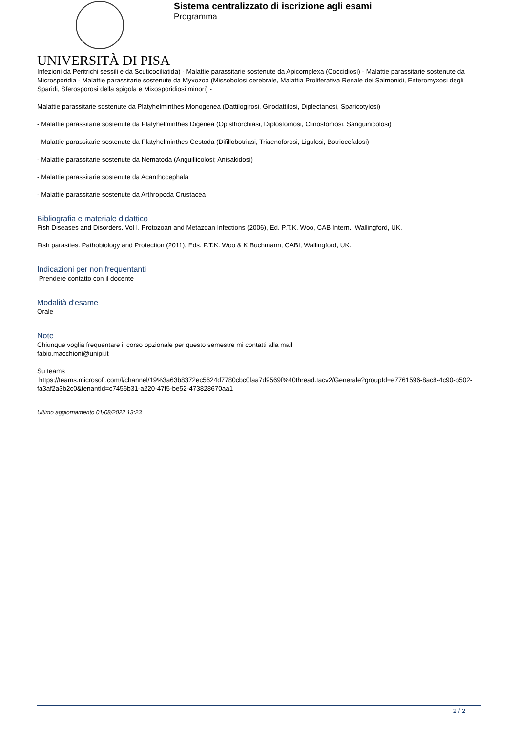Sistema centralizzato di iscrizione agli esami
Programma
UNIVERSITÀ DI PISA
Infezioni da Peritrichi sessili e da Scuticociliatida) - Malattie parassitarie sostenute da Apicomplexa (Coccidiosi) - Malattie parassitarie sostenute da Microsporidia - Malattie parassitarie sostenute da Myxozoa (Missobolosi cerebrale, Malattia Proliferativa Renale dei Salmonidi, Enteromyxosi degli Sparidi, Sferosporosi della spigola e Mixosporidiosi minori) -
Malattie parassitarie sostenute da Platyhelminthes Monogenea (Dattilogirosi, Girodattilosi, Diplectanosi, Sparicotylosi)
- Malattie parassitarie sostenute da Platyhelminthes Digenea (Opisthorchiasi, Diplostomosi, Clinostomosi, Sanguinicolosi)
- Malattie parassitarie sostenute da Platyhelminthes Cestoda (Difillobotriasi, Triaenoforosi, Ligulosi, Botriocefalosi) -
- Malattie parassitarie sostenute da Nematoda (Anguillicolosi; Anisakidosi)
- Malattie parassitarie sostenute da Acanthocephala
- Malattie parassitarie sostenute da Arthropoda Crustacea
Bibliografia e materiale didattico
Fish Diseases and Disorders. Vol I. Protozoan and Metazoan Infections (2006), Ed. P.T.K. Woo, CAB Intern., Wallingford, UK.
Fish parasites. Pathobiology and Protection (2011), Eds. P.T.K. Woo & K Buchmann, CABI, Wallingford, UK.
Indicazioni per non frequentanti
Prendere contatto con il docente
Modalità d'esame
Orale
Note
Chiunque voglia frequentare il corso opzionale per questo semestre mi contatti alla mail
fabio.macchioni@unipi.it
Su teams
https://teams.microsoft.com/l/channel/19%3a63b8372ec5624d7780cbc0faa7d9569f%40thread.tacv2/Generale?groupId=e7761596-8ac8-4c90-b502-fa3af2a3b2c0&tenantId=c7456b31-a220-47f5-be52-473828670aa1
Ultimo aggiornamento 01/08/2022 13:23
2 / 2